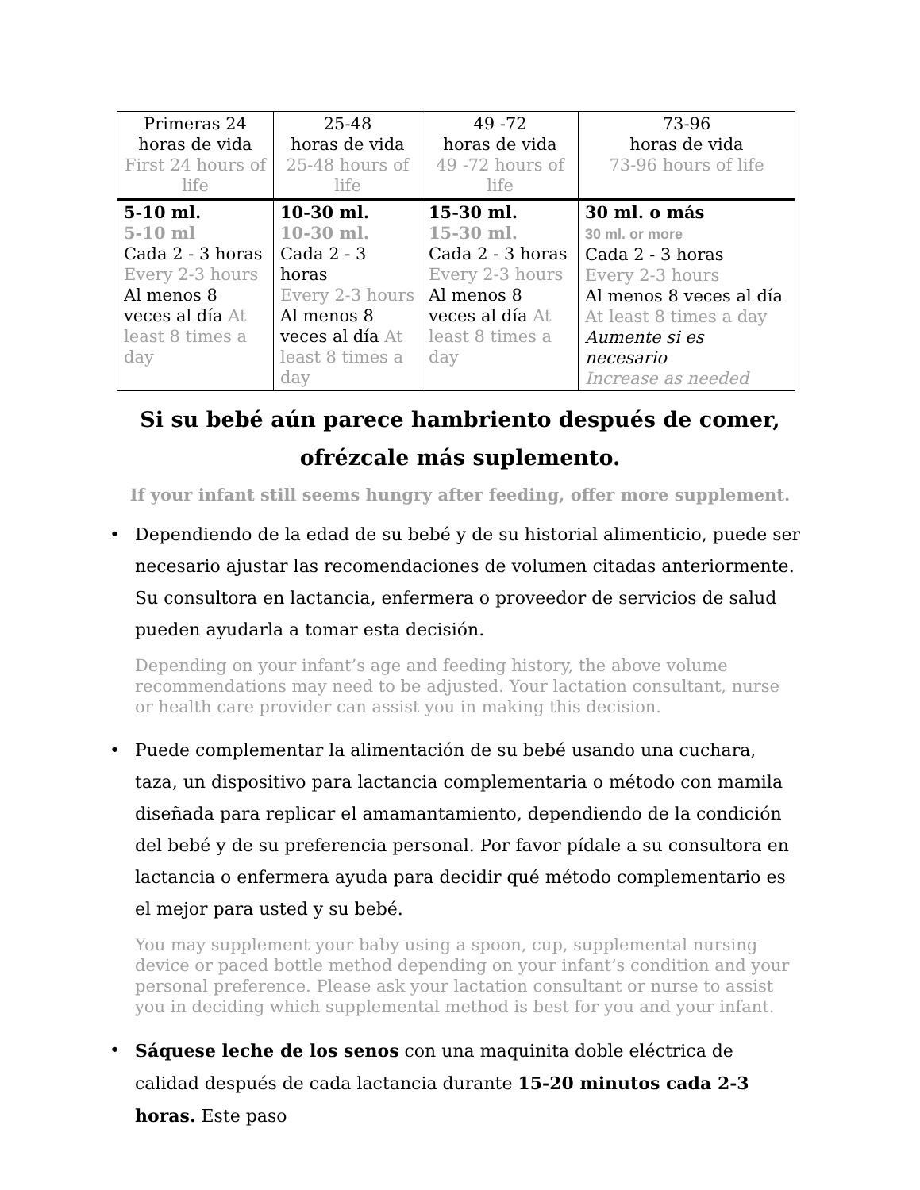| Primeras 24 horas de vida First 24 hours of life | 25-48 horas de vida 25-48 hours of life | 49 -72 horas de vida 49 -72 hours of life | 73-96 horas de vida 73-96 hours of life |
| --- | --- | --- | --- |
| 5-10 ml. 5-10 ml Cada 2 - 3 horas Every 2-3 hours Al menos 8 veces al día At least 8 times a day | 10-30 ml. 10-30 ml. Cada 2 - 3 horas Every 2-3 hours Al menos 8 veces al día At least 8 times a day | 15-30 ml. 15-30 ml. Cada 2 - 3 horas Every 2-3 hours Al menos 8 veces al día At least 8 times a day | 30 ml. o más 30 ml. or more Cada 2 - 3 horas Every 2-3 hours Al menos 8 veces al día At least 8 times a day Aumente si es necesario Increase as needed |
Si su bebé aún parece hambriento después de comer, ofrézcale más suplemento.
If your infant still seems hungry after feeding, offer more supplement.
• Dependiendo de la edad de su bebé y de su historial alimenticio, puede ser necesario ajustar las recomendaciones de volumen citadas anteriormente. Su consultora en lactancia, enfermera o proveedor de servicios de salud pueden ayudarla a tomar esta decisión.
Depending on your infant’s age and feeding history, the above volume recommendations may need to be adjusted. Your lactation consultant, nurse or health care provider can assist you in making this decision.
• Puede complementar la alimentación de su bebé usando una cuchara, taza, un dispositivo para lactancia complementaria o método con mamila diseñada para replicar el amamantamiento, dependiendo de la condición del bebé y de su preferencia personal. Por favor pídale a su consultora en lactancia o enfermera ayuda para decidir qué método complementario es el mejor para usted y su bebé.
You may supplement your baby using a spoon, cup, supplemental nursing device or paced bottle method depending on your infant’s condition and your personal preference. Please ask your lactation consultant or nurse to assist you in deciding which supplemental method is best for you and your infant.
• Sáquese leche de los senos con una maquinita doble eléctrica de calidad después de cada lactancia durante 15-20 minutos cada 2-3 horas. Este paso